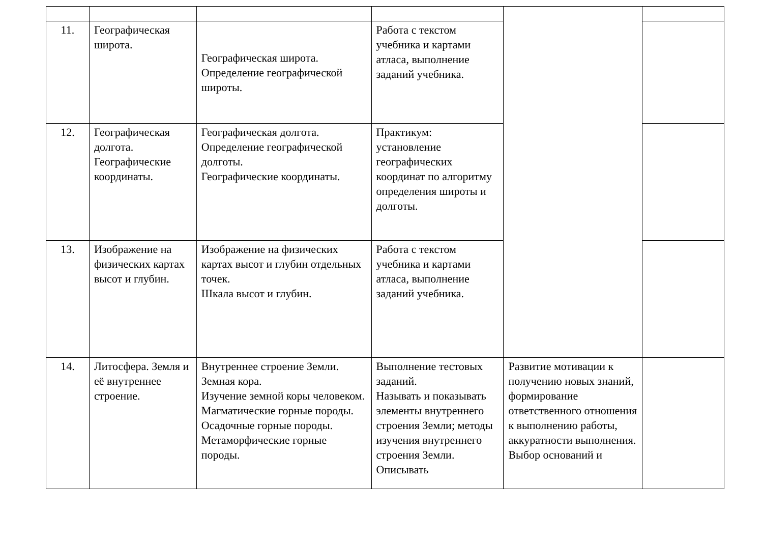| 11. | Географическая широта. | Географическая широта. Определение географической широты. | Работа с текстом учебника и картами атласа, выполнение заданий учебника. | | |
| 12. | Географическая долгота. Географические координаты. | Географическая долгота. Определение географической долготы. Географические координаты. | Практикум: установление географических координат по алгоритму определения широты и долготы. | | |
| 13. | Изображение на физических картах высот и глубин. | Изображение на физических картах высот и глубин отдельных точек. Шкала высот и глубин. | Работа с текстом учебника и картами атласа, выполнение заданий учебника. | | |
| 14. | Литосфера. Земля и её внутреннее строение. | Внутреннее строение Земли. Земная кора. Изучение земной коры человеком. Магматические горные породы. Осадочные горные породы. Метаморфические горные породы. | Выполнение тестовых заданий. Называть и показывать элементы внутреннего строения Земли; методы изучения внутреннего строения Земли. Описывать | Развитие мотивации к получению новых знаний, формирование ответственного отношения к выполнению работы, аккуратности выполнения. Выбор оснований и | |